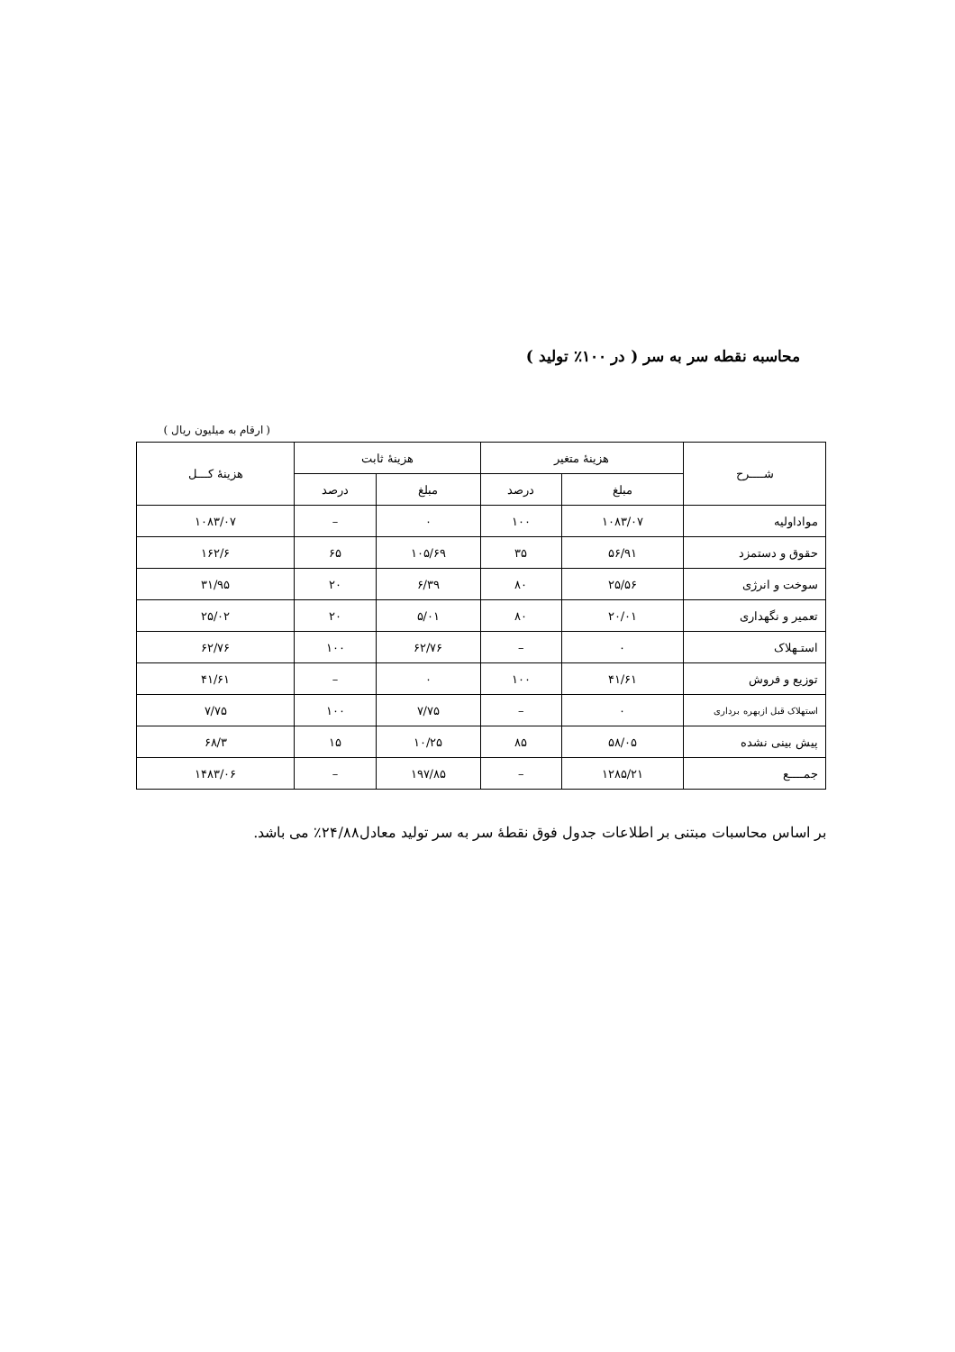محاسبه نقطه سر به سر ( در ۱۰۰٪ تولید )
( ارقام به میلیون ریال )
| شــــرح | هزینهٔ متغیر | | هزینهٔ ثابت | | هزینهٔ کـــل |
| --- | --- | --- | --- | --- | --- |
| | مبلغ | درصد | مبلغ | درصد | |
| مواداولیه | ۱۰۸۳/۰۷ | ۱۰۰ | ۰ | – | ۱۰۸۳/۰۷ |
| حقوق و دستمزد | ۵۶/۹۱ | ۳۵ | ۱۰۵/۶۹ | ۶۵ | ۱۶۲/۶ |
| سوخت و انرژی | ۲۵/۵۶ | ۸۰ | ۶/۳۹ | ۲۰ | ۳۱/۹۵ |
| تعمیر و نگهداری | ۲۰/۰۱ | ۸۰ | ۵/۰۱ | ۲۰ | ۲۵/۰۲ |
| استـهلاک | ۰ | – | ۶۲/۷۶ | ۱۰۰ | ۶۲/۷۶ |
| توزیع و فروش | ۴۱/۶۱ | ۱۰۰ | ۰ | – | ۴۱/۶۱ |
| استهلاک قبل ازبهره برداری | ۰ | – | ۷/۷۵ | ۱۰۰ | ۷/۷۵ |
| پیش بینی نشده | ۵۸/۰۵ | ۸۵ | ۱۰/۲۵ | ۱۵ | ۶۸/۳ |
| جمــــع | ۱۲۸۵/۲۱ | – | ۱۹۷/۸۵ | – | ۱۴۸۳/۰۶ |
بر اساس محاسبات مبتنی بر اطلاعات جدول فوق نقطهٔ سر به سر تولید معادل۲۴/۸۸٪ می باشد.